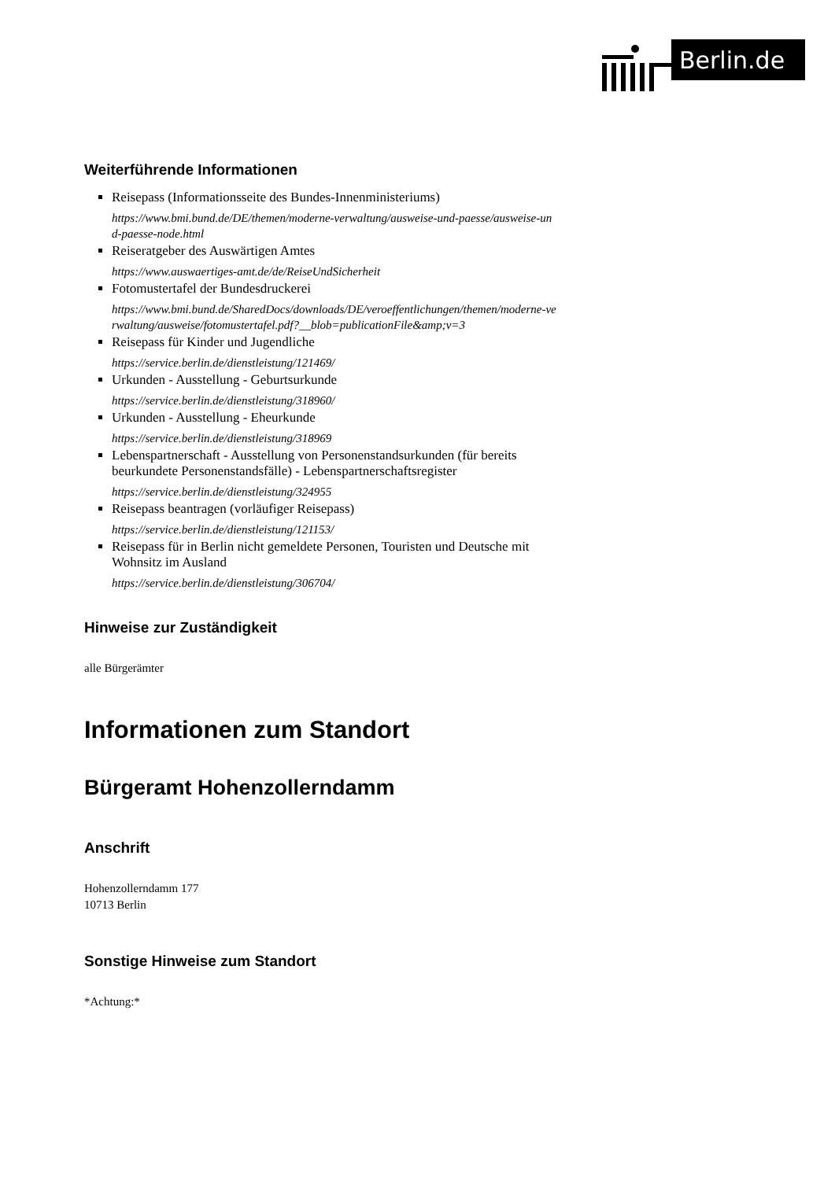Berlin.de
Weiterführende Informationen
Reisepass (Informationsseite des Bundes-Innenministeriums)
https://www.bmi.bund.de/DE/themen/moderne-verwaltung/ausweise-und-paesse/ausweise-und-paesse-node.html
Reiseratgeber des Auswärtigen Amtes
https://www.auswaertiges-amt.de/de/ReiseUndSicherheit
Fotomustertafel der Bundesdruckerei
https://www.bmi.bund.de/SharedDocs/downloads/DE/veroeffentlichungen/themen/moderne-verwaltung/ausweise/fotomustertafel.pdf?__blob=publicationFile&amp;v=3
Reisepass für Kinder und Jugendliche
https://service.berlin.de/dienstleistung/121469/
Urkunden - Ausstellung - Geburtsurkunde
https://service.berlin.de/dienstleistung/318960/
Urkunden - Ausstellung - Eheurkunde
https://service.berlin.de/dienstleistung/318969
Lebenspartnerschaft - Ausstellung von Personenstandsurkunden (für bereits beurkundete Personenstandsfälle) - Lebenspartnerschaftsregister
https://service.berlin.de/dienstleistung/324955
Reisepass beantragen (vorläufiger Reisepass)
https://service.berlin.de/dienstleistung/121153/
Reisepass für in Berlin nicht gemeldete Personen, Touristen und Deutsche mit Wohnsitz im Ausland
https://service.berlin.de/dienstleistung/306704/
Hinweise zur Zuständigkeit
alle Bürgerämter
Informationen zum Standort
Bürgeramt Hohenzollerndamm
Anschrift
Hohenzollerndamm 177
10713 Berlin
Sonstige Hinweise zum Standort
*Achtung:*